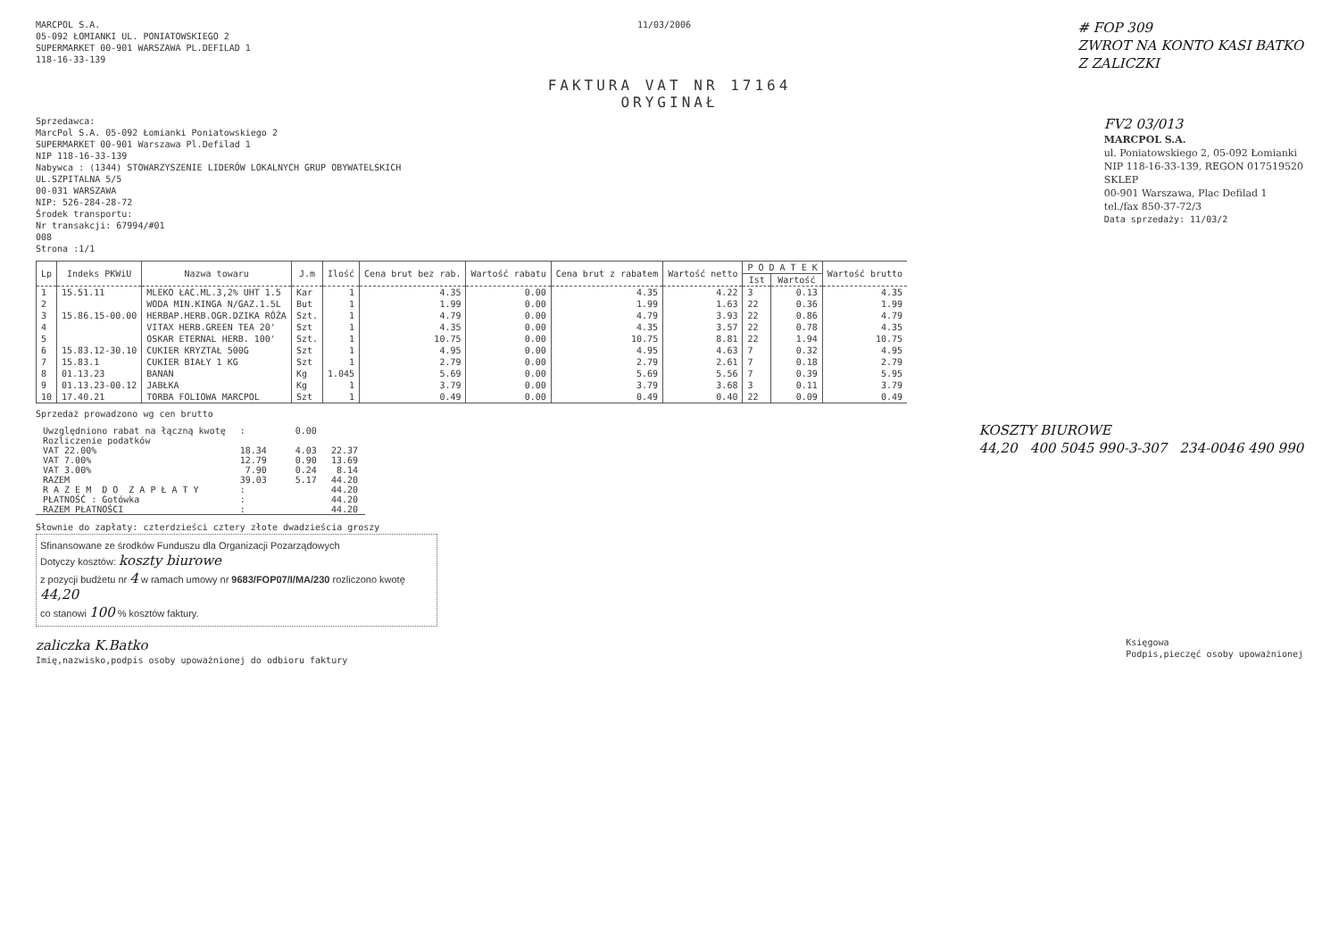MARCPOL S.A.
05-092 ŁOMIANKI UL. PONIATOWSKIEGO 2
SUPERMARKET 00-901 WARSZAWA PL.DEFILAD 1
118-16-33-139
11/03/2006
# FOP 309
ZWROT NA KONTO KASI BATKO
Z ZALICZKI
FAKTURA VAT NR 17164
ORYGINAŁ
Sprzedawca:
MarcPol S.A. 05-092 Łomianki Poniatowskiego 2
SUPERMARKET 00-901 Warszawa Pl.Defilad 1
NIP 118-16-33-139
Nabywca : (1344) STOWARZYSZENIE LIDERÓW LOKALNYCH GRUP OBYWATELSKICH
UL.SZPITALNA 5/5
00-031 WARSZAWA
NIP: 526-284-28-72
Środek transportu:
Nr transakcji: 67994/#01
008
Strona :1/1
FV2 03/013
MARCPOL S.A.
ul. Poniatowskiego 2, 05-092 Łomianki
NIP 118-16-33-139, REGON 017519520
SKLEP
00-901 Warszawa, Plac Defilad 1
tel./fax 850-37-72/3
Data sprzedaży: 11/03/2
| Lp | Indeks PKWiU | Nazwa towaru | J.m | Ilość | Cena brut bez rab. | Wartość rabatu | Cena brut z rabatem | Wartość netto | P O D A T E K | | Wartość brutto |
| --- | --- | --- | --- | --- | --- | --- | --- | --- | --- | --- | --- |
| | | | | | | | | | Ist | Wartość | |
| 1 | 15.51.11 | MLEKO ŁAC.ML.3,2% UHT 1.5 | Kar | 1 | 4.35 | 0.00 | 4.35 | 4.22 | 3 | 0.13 | 4.35 |
| 2 | | WODA MIN.KINGA N/GAZ.1.5L | But | 1 | 1.99 | 0.00 | 1.99 | 1.63 | 22 | 0.36 | 1.99 |
| 3 | 15.86.15-00.00 | HERBAP.HERB.OGR.DZIKA RÓŻA | Szt. | 1 | 4.79 | 0.00 | 4.79 | 3.93 | 22 | 0.86 | 4.79 |
| 4 | | VITAX HERB.GREEN TEA 20' | Szt | 1 | 4.35 | 0.00 | 4.35 | 3.57 | 22 | 0.78 | 4.35 |
| 5 | | OSKAR ETERNAL HERB. 100' | Szt. | 1 | 10.75 | 0.00 | 10.75 | 8.81 | 22 | 1.94 | 10.75 |
| 6 | 15.83.12-30.10 | CUKIER KRYZTAŁ 500G | Szt | 1 | 4.95 | 0.00 | 4.95 | 4.63 | 7 | 0.32 | 4.95 |
| 7 | 15.83.1 | CUKIER BIAŁY 1 KG | Szt | 1 | 2.79 | 0.00 | 2.79 | 2.61 | 7 | 0.18 | 2.79 |
| 8 | 01.13.23 | BANAN | Kg | 1.045 | 5.69 | 0.00 | 5.69 | 5.56 | 7 | 0.39 | 5.95 |
| 9 | 01.13.23-00.12 | JABŁKA | Kg | 1 | 3.79 | 0.00 | 3.79 | 3.68 | 3 | 0.11 | 3.79 |
| 10 | 17.40.21 | TORBA FOLIOWA MARCPOL | Szt | 1 | 0.49 | 0.00 | 0.49 | 0.40 | 22 | 0.09 | 0.49 |
Sprzedaż prowadzono wg cen brutto
| Uwzględniono rabat na łączną kwotę | : | | 0.00 | |
| Rozliczenie podatków | | | | |
| VAT 22.00% | 18.34 | | 4.03 | 22.37 |
| VAT 7.00% | 12.79 | | 0.90 | 13.69 |
| VAT 3.00% | 7.90 | | 0.24 | 8.14 |
| RAZEM | 39.03 | | 5.17 | 44.20 |
| R A Z E M D O Z A P Ł A T Y | : | | | 44.20 |
| PŁATNOŚĆ : Gotówka | : | | | 44.20 |
| RAZEM PŁATNOŚCI | : | | | 44.20 |
KOSZTY BIUROWE
44,20 400 5045 990-3-307 234-0046 490 990
Słownie do zapłaty: czterdzieści cztery złote dwadzieścia groszy
Sfinansowane ze środków Funduszu dla Organizacji Pozarządowych
Dotyczy kosztów: koszty biurowe
z pozycji budżetu nr 4 w ramach umowy nr 9683/FOP07/I/MA/230 rozliczono kwotę 44,20
co stanowi 100 % kosztów faktury.
zaliczka K.Batko
Imię,nazwisko,podpis osoby upoważnionej do odbioru faktury
Księgowa
Podpis,pieczęć osoby upoważnionej